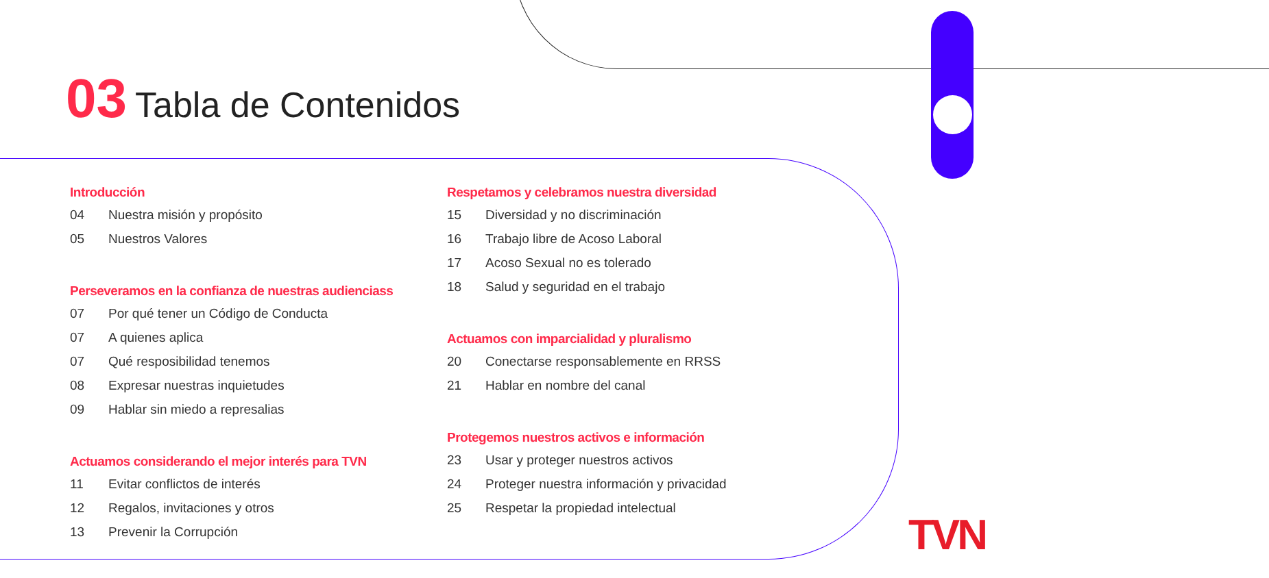03 Tabla de Contenidos
Introducción
04 Nuestra misión y propósito
05 Nuestros Valores
Perseveramos en la confianza de nuestras audienciass
07 Por qué tener un Código de Conducta
07 A quienes aplica
07 Qué resposibilidad tenemos
08 Expresar nuestras inquietudes
09 Hablar sin miedo a represalias
Actuamos considerando el mejor interés para TVN
11 Evitar conflictos de interés
12 Regalos, invitaciones y otros
13 Prevenir la Corrupción
Respetamos y celebramos nuestra diversidad
15 Diversidad y no discriminación
16 Trabajo libre de Acoso Laboral
17 Acoso Sexual no es tolerado
18 Salud y seguridad en el trabajo
Actuamos con imparcialidad y pluralismo
20 Conectarse responsablemente en RRSS
21 Hablar en nombre del canal
Protegemos nuestros activos e información
23 Usar y proteger nuestros activos
24 Proteger nuestra información y privacidad
25 Respetar la propiedad intelectual
TVN